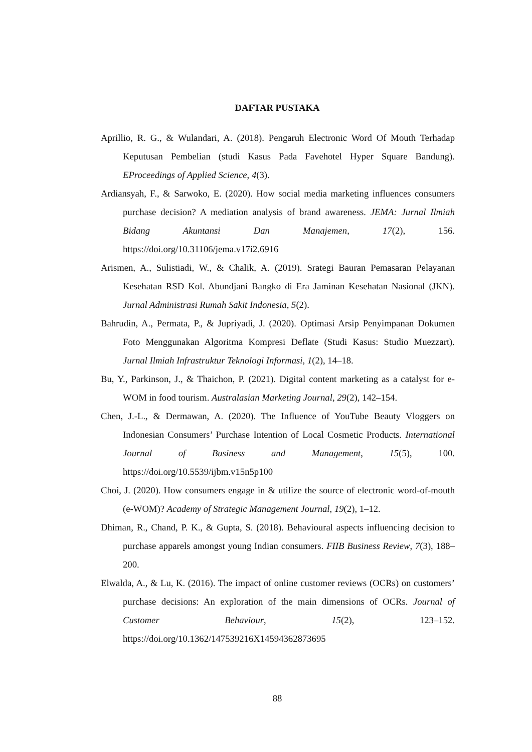DAFTAR PUSTAKA
Aprillio, R. G., & Wulandari, A. (2018). Pengaruh Electronic Word Of Mouth Terhadap Keputusan Pembelian (studi Kasus Pada Favehotel Hyper Square Bandung). EProceedings of Applied Science, 4(3).
Ardiansyah, F., & Sarwoko, E. (2020). How social media marketing influences consumers purchase decision? A mediation analysis of brand awareness. JEMA: Jurnal Ilmiah Bidang Akuntansi Dan Manajemen, 17(2), 156. https://doi.org/10.31106/jema.v17i2.6916
Arismen, A., Sulistiadi, W., & Chalik, A. (2019). Srategi Bauran Pemasaran Pelayanan Kesehatan RSD Kol. Abundjani Bangko di Era Jaminan Kesehatan Nasional (JKN). Jurnal Administrasi Rumah Sakit Indonesia, 5(2).
Bahrudin, A., Permata, P., & Jupriyadi, J. (2020). Optimasi Arsip Penyimpanan Dokumen Foto Menggunakan Algoritma Kompresi Deflate (Studi Kasus: Studio Muezzart). Jurnal Ilmiah Infrastruktur Teknologi Informasi, 1(2), 14–18.
Bu, Y., Parkinson, J., & Thaichon, P. (2021). Digital content marketing as a catalyst for e-WOM in food tourism. Australasian Marketing Journal, 29(2), 142–154.
Chen, J.-L., & Dermawan, A. (2020). The Influence of YouTube Beauty Vloggers on Indonesian Consumers’ Purchase Intention of Local Cosmetic Products. International Journal of Business and Management, 15(5), 100. https://doi.org/10.5539/ijbm.v15n5p100
Choi, J. (2020). How consumers engage in & utilize the source of electronic word-of-mouth (e-WOM)? Academy of Strategic Management Journal, 19(2), 1–12.
Dhiman, R., Chand, P. K., & Gupta, S. (2018). Behavioural aspects influencing decision to purchase apparels amongst young Indian consumers. FIIB Business Review, 7(3), 188–200.
Elwalda, A., & Lu, K. (2016). The impact of online customer reviews (OCRs) on customers’ purchase decisions: An exploration of the main dimensions of OCRs. Journal of Customer Behaviour, 15(2), 123–152. https://doi.org/10.1362/147539216X14594362873695
88